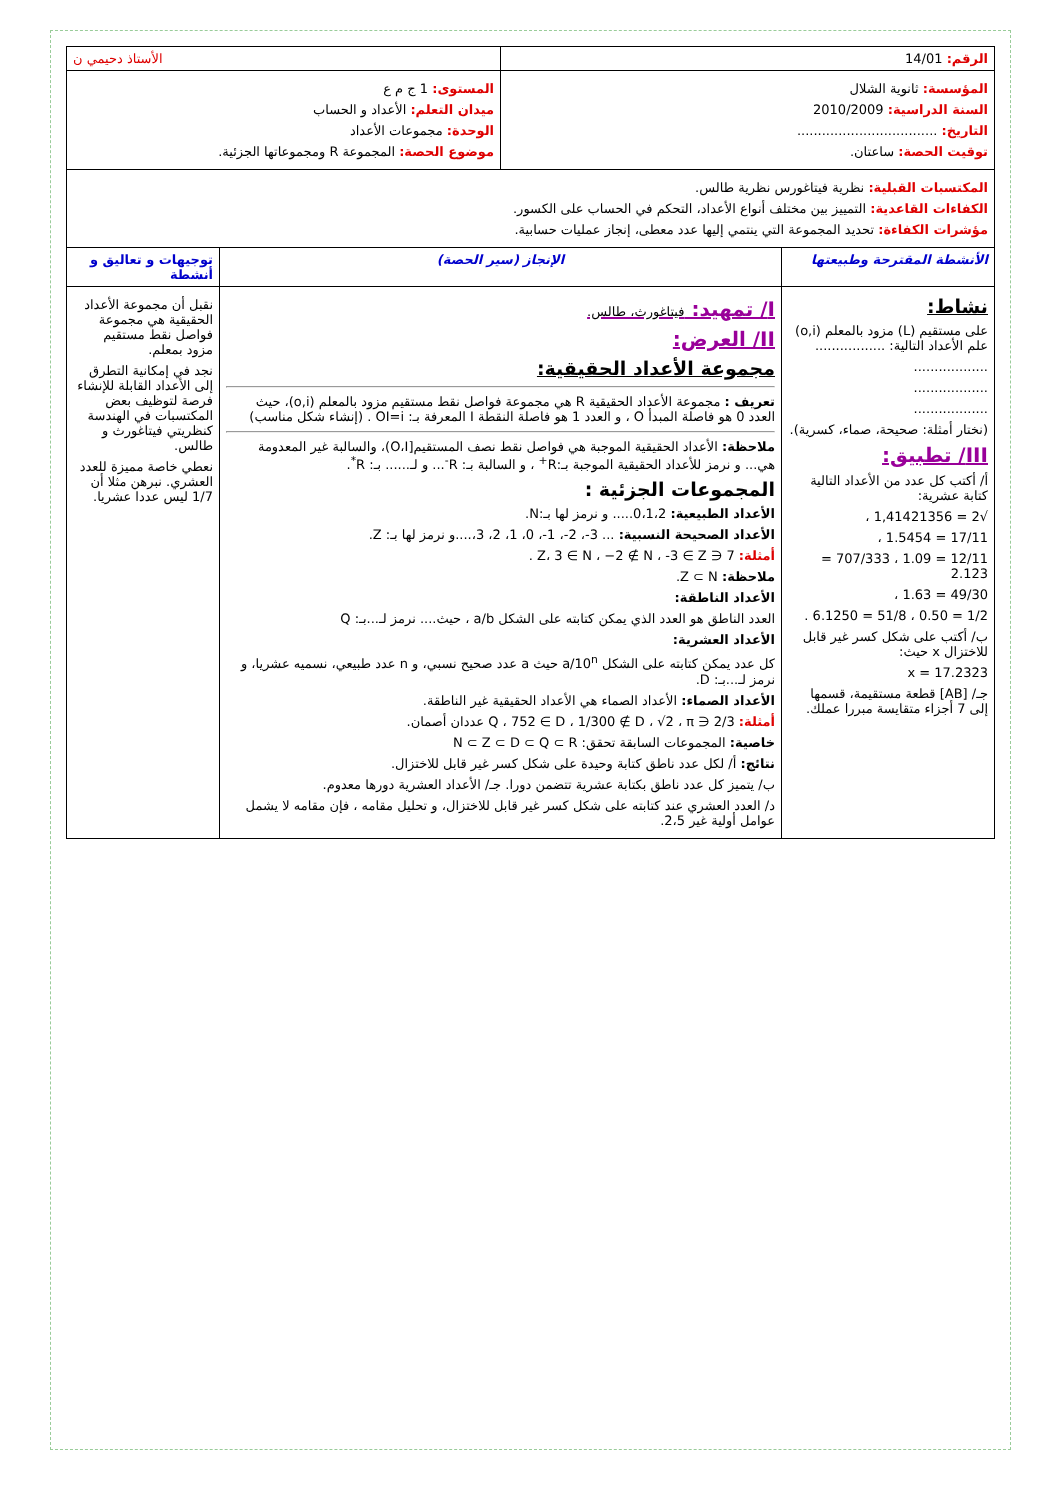| الرقم: 14/01 | | الأستاذ دحيمي ن | |
| المؤسسة: ثانوية الشلال السنة الدراسية: 2010/2009 التاريخ: .................................. توقيت الحصة: ساعتان. | | المستوى: 1 ج م ع ميدان التعلم: الأعداد و الحساب الوحدة: مجموعات الأعداد موضوع الحصة: المجموعة R ومجموعاتها الجزئية. | |
| المكتسبات القبلية: نظرية فيتاغورس نظرية طالس. الكفاءات القاعدية: التمييز بين مختلف أنواع الأعداد، التحكم في الحساب على الكسور. مؤشرات الكفاءة: تحديد المجموعة التي ينتمي إليها عدد معطى، إنجاز عمليات حسابية. | | | |
| الأنشطة المقترحة وطبيعتها | الإنجاز (سير الحصة) | | توجيهات و تعاليق و أنشطة |
| نشاط: على مستقيم (L) مزود بالمعلم (o,i) علم الأعداد التالية: ................. .................. .................. .................. (نختار أمثلة: صحيحة، صماء، كسرية). III/ تطبيق: أ/ أكتب كل عدد من الأعداد التالية كتابة عشرية: √2 = 1,41421356 ، 17/11 = 1.5454 ، 12/11 = 1.09 ، 707/333 = 2.123 49/30 = 1.63 ، 1/2 = 0.50 ، 51/8 = 6.1250 . ب/ أكتب على شكل كسر غير قابل للاختزال x حيث: x = 17.2323 جـ/ [AB] قطعة مستقيمة، قسمها إلى 7 أجزاء متقايسة مبررا عملك. | I/ تمهيد: فيتاغورث، طالس. II/ العرض: مجموعة الأعداد الحقيقية: تعريف : مجموعة الأعداد الحقيقية R هي مجموعة فواصل نقط مستقيم مزود بالمعلم (o,i)، حيث العدد 0 هو فاصلة المبدأ O ، و العدد 1 هو فاصلة النقطة I المعرفة بـ: OI=i . (إنشاء شكل مناسب) ملاحظة: الأعداد الحقيقية الموجبة هي فواصل نقط نصف المستقيم[O،I)، والسالبة غير المعدومة هي... و نرمز للأعداد الحقيقية الموجبة بـ:R<sup>+</sup> ، و السالبة بـ: R<sup>-</sup>... و لـ...... بـ: R<sup>*</sup>. المجموعات الجزئية : الأعداد الطبيعية: 0،1،2..... و نرمز لها بـ:N. الأعداد الصحيحة النسبية: ... 3-، 2-، 1-، 0، 1، 2، 3،....و نرمز لها بـ: Z. أمثلة: 7 ∈ Z، 3 ∈ N ، −2 ∉ N ، -3 ∈ Z . ملاحظة: Z ⊂ N. الأعداد الناطقة: العدد الناطق هو العدد الذي يمكن كتابته على الشكل a/b ، حيث.... نرمز لـ...بـ: Q الأعداد العشرية: كل عدد يمكن كتابته على الشكل a/10<sup>n</sup> حيث a عدد صحيح نسبي، و n عدد طبيعي، نسميه عشريا، و نرمز لـ...بـ: D. الأعداد الصماء: الأعداد الصماء هي الأعداد الحقيقية غير الناطقة. أمثلة: 2/3 ∈ Q ، 752 ∈ D ، 1/300 ∉ D ، √2 ، π عددان أصمان. خاصية: المجموعات السابقة تحقق: N ⊂ Z ⊂ D ⊂ Q ⊂ R نتائج: أ/ لكل عدد ناطق كتابة وحيدة على شكل كسر غير قابل للاختزال. ب/ يتميز كل عدد ناطق بكتابة عشرية تتضمن دورا. جـ/ الأعداد العشرية دورها معدوم. د/ العدد العشري عند كتابته على شكل كسر غير قابل للاختزال، و تحليل مقامه ، فإن مقامه لا يشمل عوامل أولية غير 2،5. | | نقبل أن مجموعة الأعداد الحقيقية هي مجموعة فواصل نقط مستقيم مزود بمعلم. نجد في إمكانية التطرق إلى الأعداد القابلة للإنشاء فرصة لتوظيف بعض المكتسبات في الهندسة كنظريتي فيتاغورث و طالس. نعطي خاصة مميزة للعدد العشري. نبرهن مثلا أن 1/7 ليس عددا عشريا. |